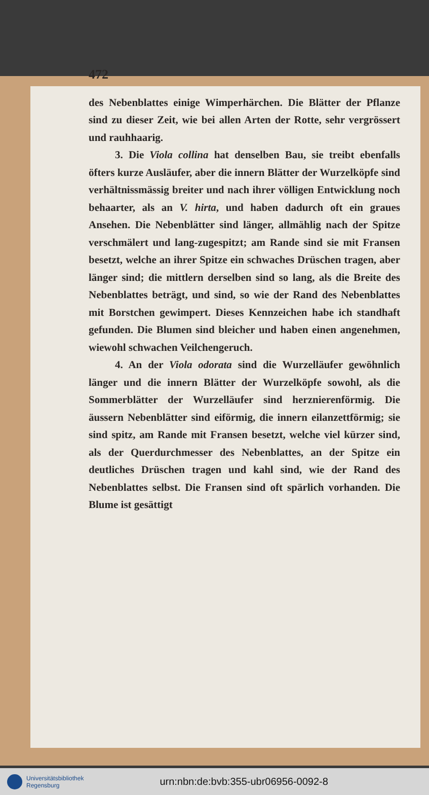472
des Nebenblattes einige Wimperhärchen. Die Blätter der Pflanze sind zu dieser Zeit, wie bei allen Arten der Rotte, sehr vergrössert und rauhhaarig.
3. Die Viola collina hat denselben Bau, sie treibt ebenfalls öfters kurze Ausläufer, aber die innern Blätter der Wurzelköpfe sind verhältnissmässig breiter und nach ihrer völligen Entwicklung noch behaarter, als an V. hirta, und haben dadurch oft ein graues Ansehen. Die Nebenblätter sind länger, allmählig nach der Spitze verschmälert und lang-zugespitzt; am Rande sind sie mit Fransen besetzt, welche an ihrer Spitze ein schwaches Drüschen tragen, aber länger sind; die mittlern derselben sind so lang, als die Breite des Nebenblattes beträgt, und sind, so wie der Rand des Nebenblattes mit Borstchen gewimpert. Dieses Kennzeichen habe ich standhaft gefunden. Die Blumen sind bleicher und haben einen angenehmen, wiewohl schwachen Veilchengeruch.
4. An der Viola odorata sind die Wurzelläufer gewöhnlich länger und die innern Blätter der Wurzelköpfe sowohl, als die Sommerblätter der Wurzelläufer sind herznierenförmig. Die äussern Nebenblätter sind eiförmig, die innern eilanzettförmig; sie sind spitz, am Rande mit Fransen besetzt, welche viel kürzer sind, als der Querdurchmesser des Nebenblattes, an der Spitze ein deutliches Drüschen tragen und kahl sind, wie der Rand des Nebenblattes selbst. Die Fransen sind oft spärlich vorhanden. Die Blume ist gesättigt
Universitätsbibliothek
Regensburg
urn:nbn:de:bvb:355-ubr06956-0092-8